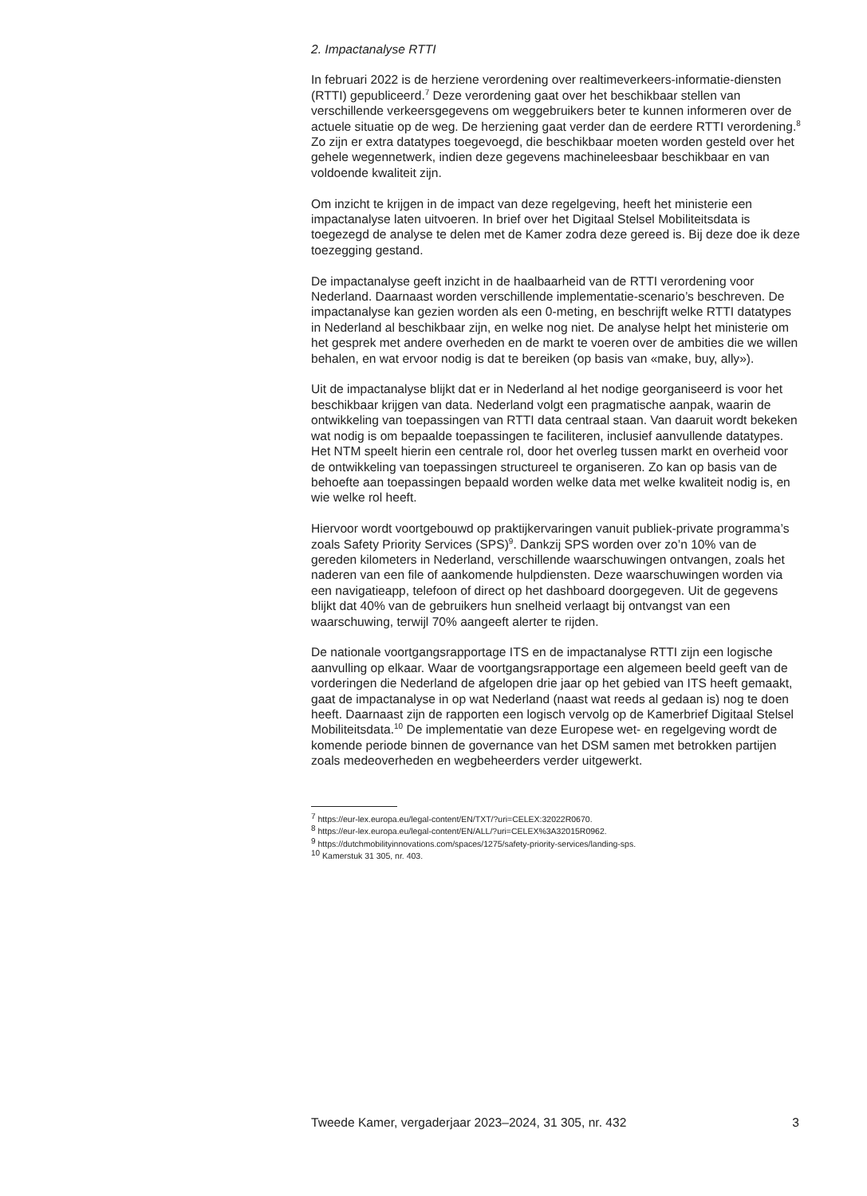2. Impactanalyse RTTI
In februari 2022 is de herziene verordening over realtimeverkeers-informatie-diensten (RTTI) gepubliceerd.<sup>7</sup> Deze verordening gaat over het beschikbaar stellen van verschillende verkeersgegevens om weggebruikers beter te kunnen informeren over de actuele situatie op de weg. De herziening gaat verder dan de eerdere RTTI verordening.<sup>8</sup> Zo zijn er extra datatypes toegevoegd, die beschikbaar moeten worden gesteld over het gehele wegennetwerk, indien deze gegevens machineleesbaar beschikbaar en van voldoende kwaliteit zijn.
Om inzicht te krijgen in de impact van deze regelgeving, heeft het ministerie een impactanalyse laten uitvoeren. In brief over het Digitaal Stelsel Mobiliteitsdata is toegezegd de analyse te delen met de Kamer zodra deze gereed is. Bij deze doe ik deze toezegging gestand.
De impactanalyse geeft inzicht in de haalbaarheid van de RTTI verordening voor Nederland. Daarnaast worden verschillende implementatie-scenario’s beschreven. De impactanalyse kan gezien worden als een 0-meting, en beschrijft welke RTTI datatypes in Nederland al beschikbaar zijn, en welke nog niet. De analyse helpt het ministerie om het gesprek met andere overheden en de markt te voeren over de ambities die we willen behalen, en wat ervoor nodig is dat te bereiken (op basis van «make, buy, ally»).
Uit de impactanalyse blijkt dat er in Nederland al het nodige georganiseerd is voor het beschikbaar krijgen van data. Nederland volgt een pragmatische aanpak, waarin de ontwikkeling van toepassingen van RTTI data centraal staan. Van daaruit wordt bekeken wat nodig is om bepaalde toepassingen te faciliteren, inclusief aanvullende datatypes. Het NTM speelt hierin een centrale rol, door het overleg tussen markt en overheid voor de ontwikkeling van toepassingen structureel te organiseren. Zo kan op basis van de behoefte aan toepassingen bepaald worden welke data met welke kwaliteit nodig is, en wie welke rol heeft.
Hiervoor wordt voortgebouwd op praktijkervaringen vanuit publiek-private programma’s zoals Safety Priority Services (SPS)<sup>9</sup>. Dankzij SPS worden over zo’n 10% van de gereden kilometers in Nederland, verschillende waarschuwingen ontvangen, zoals het naderen van een file of aankomende hulpdiensten. Deze waarschuwingen worden via een navigatieapp, telefoon of direct op het dashboard doorgegeven. Uit de gegevens blijkt dat 40% van de gebruikers hun snelheid verlaagt bij ontvangst van een waarschuwing, terwijl 70% aangeeft alerter te rijden.
De nationale voortgangsrapportage ITS en de impactanalyse RTTI zijn een logische aanvulling op elkaar. Waar de voortgangsrapportage een algemeen beeld geeft van de vorderingen die Nederland de afgelopen drie jaar op het gebied van ITS heeft gemaakt, gaat de impactanalyse in op wat Nederland (naast wat reeds al gedaan is) nog te doen heeft. Daarnaast zijn de rapporten een logisch vervolg op de Kamerbrief Digitaal Stelsel Mobiliteitsdata.<sup>10</sup> De implementatie van deze Europese wet- en regelgeving wordt de komende periode binnen de governance van het DSM samen met betrokken partijen zoals medeoverheden en wegbeheerders verder uitgewerkt.
<sup>7</sup> https://eur-lex.europa.eu/legal-content/EN/TXT/?uri=CELEX:32022R0670.
<sup>8</sup> https://eur-lex.europa.eu/legal-content/EN/ALL/?uri=CELEX%3A32015R0962.
<sup>9</sup> https://dutchmobilityinnovations.com/spaces/1275/safety-priority-services/landing-sps.
<sup>10</sup> Kamerstuk 31 305, nr. 403.
Tweede Kamer, vergaderjaar 2023–2024, 31 305, nr. 432 3